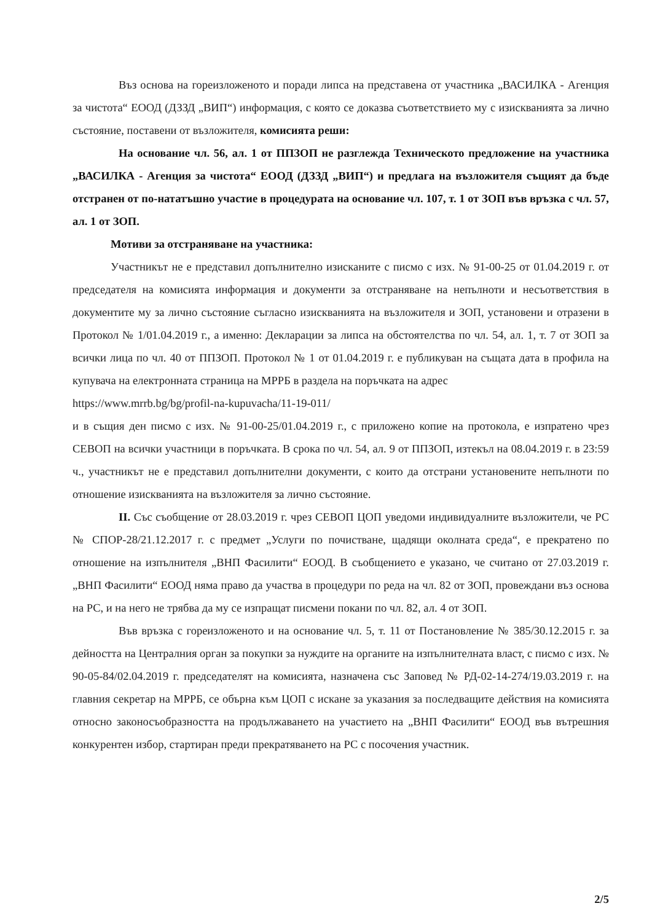Въз основа на гореизложеното и поради липса на представена от участника „ВАСИЛКА - Агенция за чистота“ ЕООД (ДЗЗД „ВИП“) информация, с която се доказва съответствието му с изискванията за лично състояние, поставени от възложителя, комисията реши:
На основание чл. 56, ал. 1 от ППЗОП не разглежда Техническото предложение на участника „ВАСИЛКА - Агенция за чистота“ ЕООД (ДЗЗД „ВИП“) и предлага на възложителя същият да бъде отстранен от по-нататъшно участие в процедурата на основание чл. 107, т. 1 от ЗОП във връзка с чл. 57, ал. 1 от ЗОП.
Мотиви за отстраняване на участника:
Участникът не е представил допълнително изисканите с писмо с изх. № 91-00-25 от 01.04.2019 г. от председателя на комисията информация и документи за отстраняване на непълноти и несъответствия в документите му за лично състояние съгласно изискванията на възложителя и ЗОП, установени и отразени в Протокол № 1/01.04.2019 г., а именно: Декларации за липса на обстоятелства по чл. 54, ал. 1, т. 7 от ЗОП за всички лица по чл. 40 от ППЗОП. Протокол № 1 от 01.04.2019 г. е публикуван на същата дата в профила на купувача на електронната страница на МРРБ в раздела на поръчката на адрес
https://www.mrrb.bg/bg/profil-na-kupuvacha/11-19-011/
и в същия ден писмо с изх. № 91-00-25/01.04.2019 г., с приложено копие на протокола, е изпратено чрез СЕВОП на всички участници в поръчката. В срока по чл. 54, ал. 9 от ППЗОП, изтекъл на 08.04.2019 г. в 23:59 ч., участникът не е представил допълнителни документи, с които да отстрани установените непълноти по отношение изискванията на възложителя за лично състояние.
II. Със съобщение от 28.03.2019 г. чрез СЕВОП ЦОП уведоми индивидуалните възложители, че РС № СПОР-28/21.12.2017 г. с предмет „Услуги по почистване, щадящи околната среда“, е прекратено по отношение на изпълнителя „ВНП Фасилити“ ЕООД. В съобщението е указано, че считано от 27.03.2019 г. „ВНП Фасилити“ ЕООД няма право да участва в процедури по реда на чл. 82 от ЗОП, провеждани въз основа на РС, и на него не трябва да му се изпращат писмени покани по чл. 82, ал. 4 от ЗОП.
Във връзка с гореизложеното и на основание чл. 5, т. 11 от Постановление № 385/30.12.2015 г. за дейността на Централния орган за покупки за нуждите на органите на изпълнителната власт, с писмо с изх. № 90-05-84/02.04.2019 г. председателят на комисията, назначена със Заповед № РД-02-14-274/19.03.2019 г. на главния секретар на МРРБ, се обърна към ЦОП с искане за указания за последващите действия на комисията относно законосъобразността на продължаването на участието на „ВНП Фасилити“ ЕООД във вътрешния конкурентен избор, стартиран преди прекратяването на РС с посочения участник.
2/5